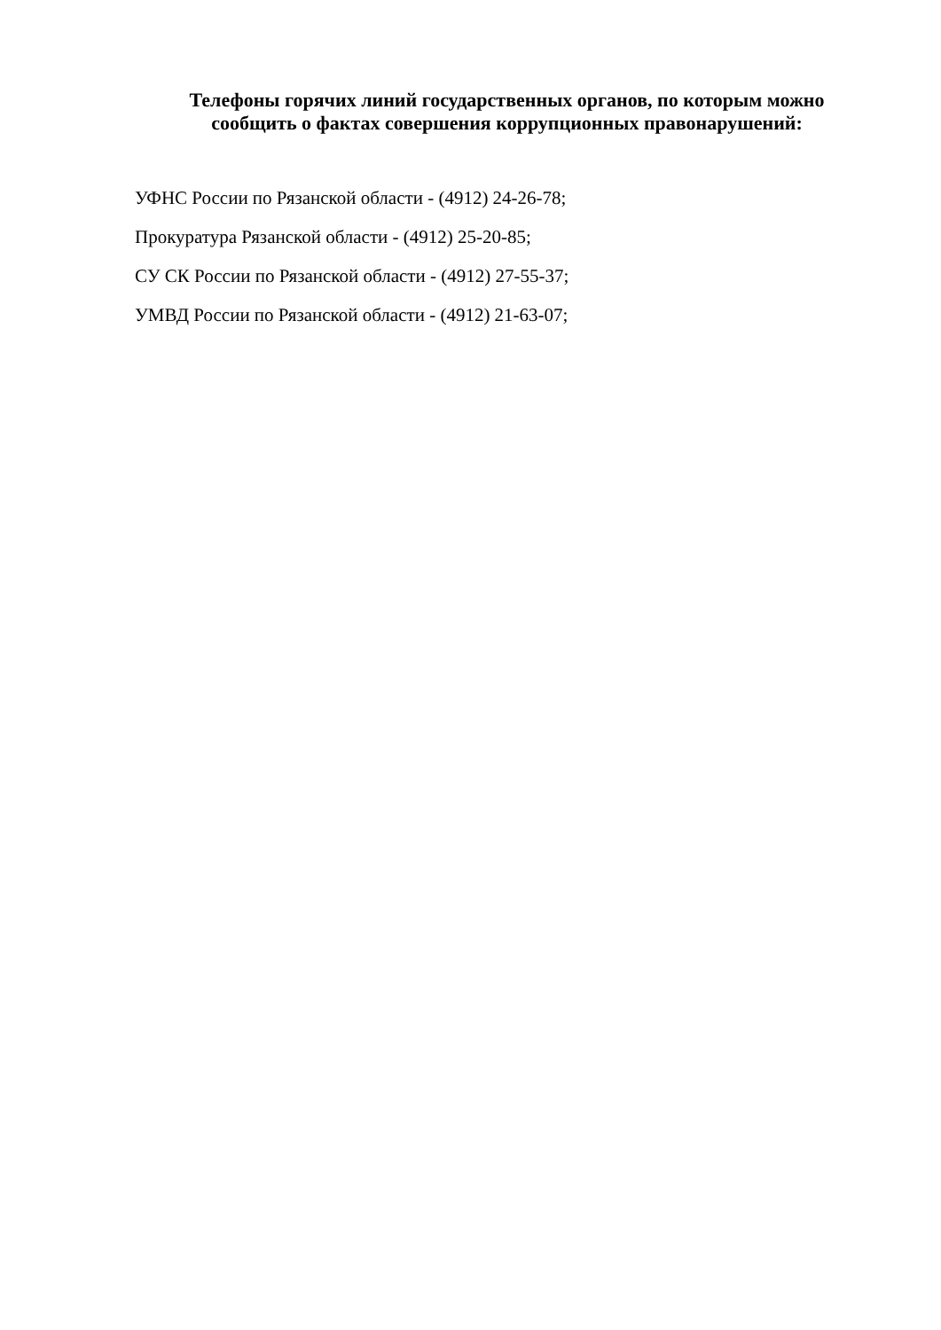Телефоны горячих линий государственных органов, по которым можно сообщить о фактах совершения коррупционных правонарушений:
УФНС России по Рязанской области - (4912) 24-26-78;
Прокуратура Рязанской области - (4912) 25-20-85;
СУ СК России по Рязанской области - (4912) 27-55-37;
УМВД России по Рязанской области - (4912) 21-63-07;